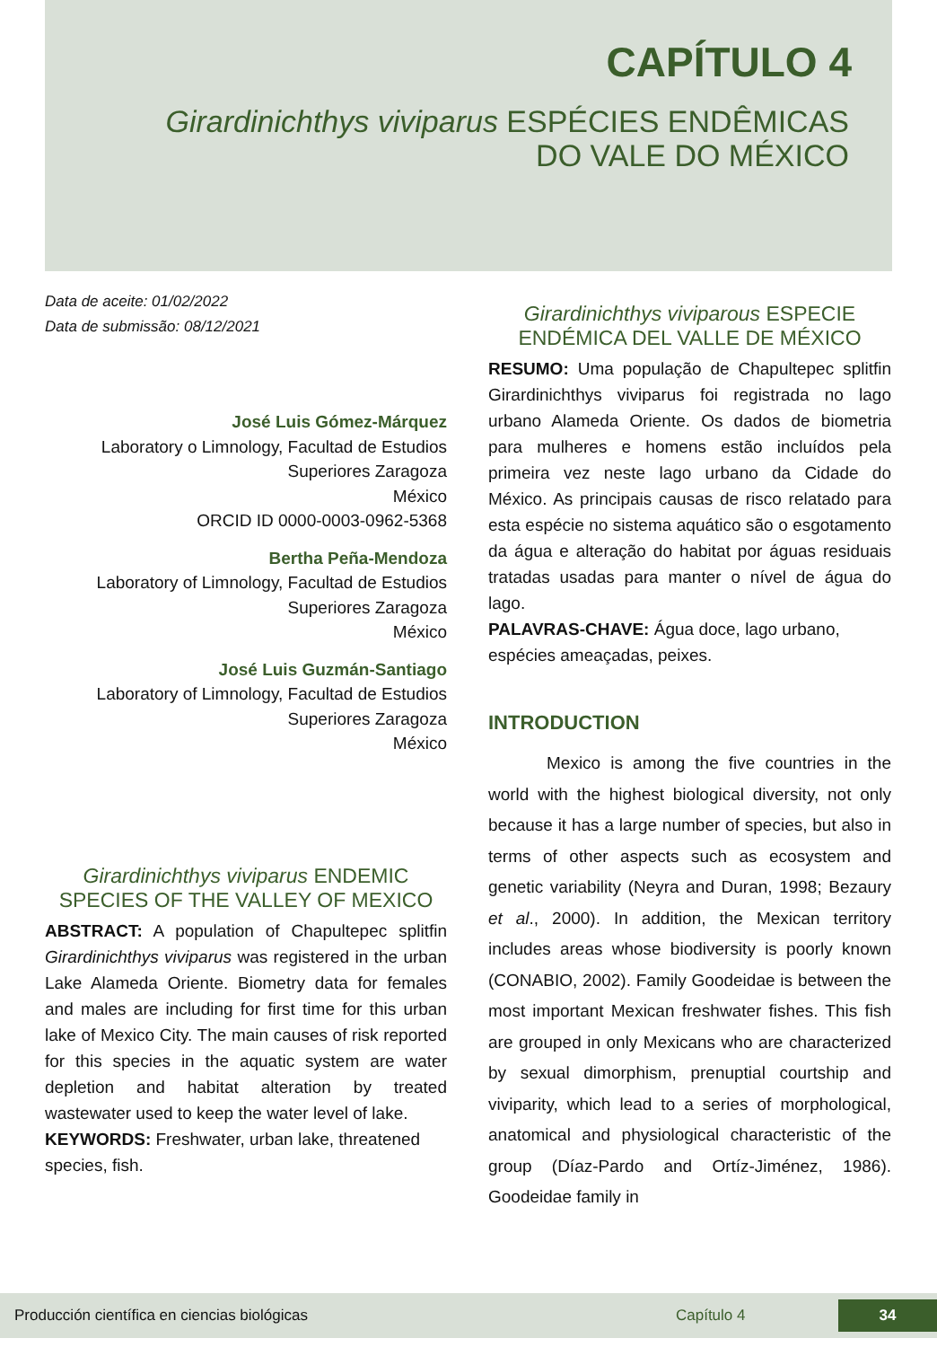CAPÍTULO 4
Girardinichthys viviparus ESPÉCIES ENDÊMICAS DO VALE DO MÉXICO
Data de aceite: 01/02/2022
Data de submissão: 08/12/2021
José Luis Gómez-Márquez
Laboratory o Limnology, Facultad de Estudios Superiores Zaragoza
México
ORCID ID 0000-0003-0962-5368
Bertha Peña-Mendoza
Laboratory of Limnology, Facultad de Estudios Superiores Zaragoza
México
José Luis Guzmán-Santiago
Laboratory of Limnology, Facultad de Estudios Superiores Zaragoza
México
Girardinichthys viviparus ENDEMIC SPECIES OF THE VALLEY OF MEXICO
ABSTRACT: A population of Chapultepec splitfin Girardinichthys viviparus was registered in the urban Lake Alameda Oriente. Biometry data for females and males are including for first time for this urban lake of Mexico City. The main causes of risk reported for this species in the aquatic system are water depletion and habitat alteration by treated wastewater used to keep the water level of lake.
KEYWORDS: Freshwater, urban lake, threatened species, fish.
Girardinichthys viviparous ESPECIE ENDÉMICA DEL VALLE DE MÉXICO
RESUMO: Uma população de Chapultepec splitfin Girardinichthys viviparus foi registrada no lago urbano Alameda Oriente. Os dados de biometria para mulheres e homens estão incluídos pela primeira vez neste lago urbano da Cidade do México. As principais causas de risco relatado para esta espécie no sistema aquático são o esgotamento da água e alteração do habitat por águas residuais tratadas usadas para manter o nível de água do lago.
PALAVRAS-CHAVE: Água doce, lago urbano, espécies ameaçadas, peixes.
INTRODUCTION
Mexico is among the five countries in the world with the highest biological diversity, not only because it has a large number of species, but also in terms of other aspects such as ecosystem and genetic variability (Neyra and Duran, 1998; Bezaury et al., 2000). In addition, the Mexican territory includes areas whose biodiversity is poorly known (CONABIO, 2002). Family Goodeidae is between the most important Mexican freshwater fishes. This fish are grouped in only Mexicans who are characterized by sexual dimorphism, prenuptial courtship and viviparity, which lead to a series of morphological, anatomical and physiological characteristic of the group (Díaz-Pardo and Ortíz-Jiménez, 1986). Goodeidae family in
Producción científica en ciencias biológicas Capítulo 4 34